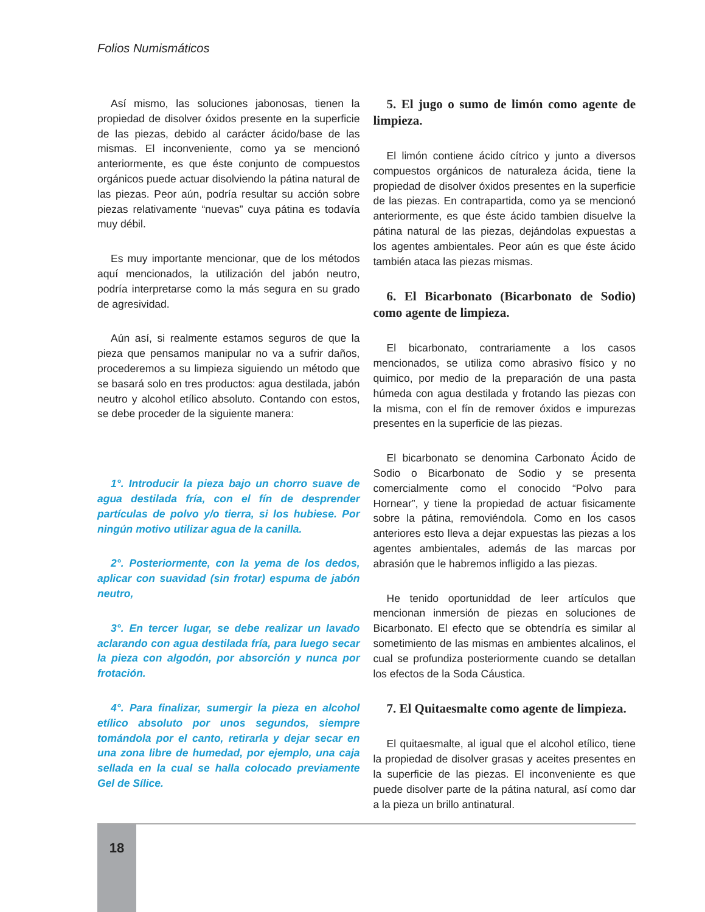Folios Numismáticos
Así mismo, las soluciones jabonosas, tienen la propiedad de disolver óxidos presente en la superficie de las piezas, debido al carácter ácido/base de las mismas. El inconveniente, como ya se mencionó anteriormente, es que éste conjunto de compuestos orgánicos puede actuar disolviendo la pátina natural de las piezas. Peor aún, podría resultar su acción sobre piezas relativamente “nuevas” cuya pátina es todavía muy débil.
Es muy importante mencionar, que de los métodos aquí mencionados, la utilización del jabón neutro, podría interpretarse como la más segura en su grado de agresividad.
Aún así, si realmente estamos seguros de que la pieza que pensamos manipular no va a sufrir daños, procederemos a su limpieza siguiendo un método que se basará solo en tres productos: agua destilada, jabón neutro y alcohol etílico absoluto. Contando con estos, se debe proceder de la siguiente manera:
1°. Introducir la pieza bajo un chorro suave de agua destilada fría, con el fín de desprender partículas de polvo y/o tierra, si los hubiese. Por ningún motivo utilizar agua de la canilla.
2°. Posteriormente, con la yema de los dedos, aplicar con suavidad (sin frotar) espuma de jabón neutro,
3°. En tercer lugar, se debe realizar un lavado aclarando con agua destilada fría, para luego secar la pieza con algodón, por absorción y nunca por frotación.
4°. Para finalizar, sumergir la pieza en alcohol etílico absoluto por unos segundos, siempre tomándola por el canto, retirarla y dejar secar en una zona libre de humedad, por ejemplo, una caja sellada en la cual se halla colocado previamente Gel de Sílice.
5. El jugo o sumo de limón como agente de limpieza.
El limón contiene ácido cítrico y junto a diversos compuestos orgánicos de naturaleza ácida, tiene la propiedad de disolver óxidos presentes en la superficie de las piezas. En contrapartida, como ya se mencionó anteriormente, es que éste ácido tambien disuelve la pátina natural de las piezas, dejándolas expuestas a los agentes ambientales. Peor aún es que éste ácido también ataca las piezas mismas.
6. El Bicarbonato (Bicarbonato de Sodio) como agente de limpieza.
El bicarbonato, contrariamente a los casos mencionados, se utiliza como abrasivo físico y no quimico, por medio de la preparación de una pasta húmeda con agua destilada y frotando las piezas con la misma, con el fín de remover óxidos e impurezas presentes en la superficie de las piezas.
El bicarbonato se denomina Carbonato Ácido de Sodio o Bicarbonato de Sodio y se presenta comercialmente como el conocido “Polvo para Hornear”, y tiene la propiedad de actuar fisicamente sobre la pátina, removiéndola. Como en los casos anteriores esto lleva a dejar expuestas las piezas a los agentes ambientales, además de las marcas por abrasión que le habremos infligido a las piezas.
He tenido oportuniddad de leer artículos que mencionan inmersión de piezas en soluciones de Bicarbonato. El efecto que se obtendría es similar al sometimiento de las mismas en ambientes alcalinos, el cual se profundiza posteriormente cuando se detallan los efectos de la Soda Cáustica.
7. El Quitaesmalte como agente de limpieza.
El quitaesmalte, al igual que el alcohol etílico, tiene la propiedad de disolver grasas y aceites presentes en la superficie de las piezas. El inconveniente es que puede disolver parte de la pátina natural, así como dar a la pieza un brillo antinatural.
18